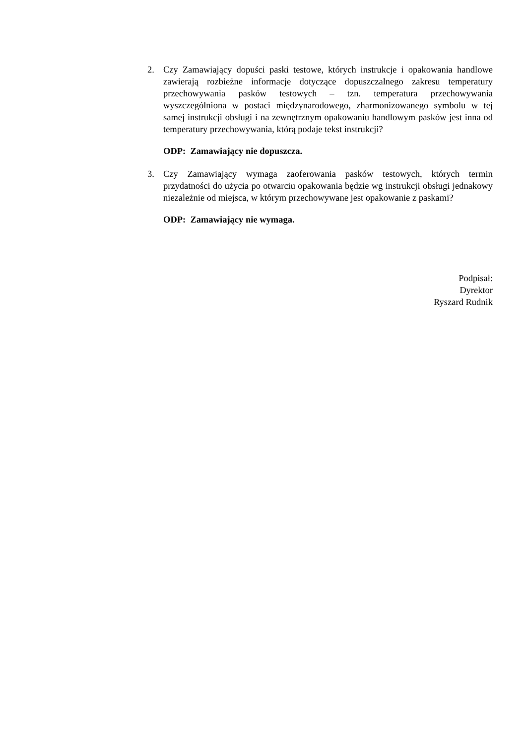2. Czy Zamawiający dopuści paski testowe, których instrukcje i opakowania handlowe zawierają rozbieżne informacje dotyczące dopuszczalnego zakresu temperatury przechowywania pasków testowych – tzn. temperatura przechowywania wyszczególniona w postaci międzynarodowego, zharmonizowanego symbolu w tej samej instrukcji obsługi i na zewnętrznym opakowaniu handlowym pasków jest inna od temperatury przechowywania, którą podaje tekst instrukcji?
ODP: Zamawiający nie dopuszcza.
3. Czy Zamawiający wymaga zaoferowania pasków testowych, których termin przydatności do użycia po otwarciu opakowania będzie wg instrukcji obsługi jednakowy niezależnie od miejsca, w którym przechowywane jest opakowanie z paskami?
ODP: Zamawiający nie wymaga.
Podpisał:
Dyrektor
Ryszard Rudnik